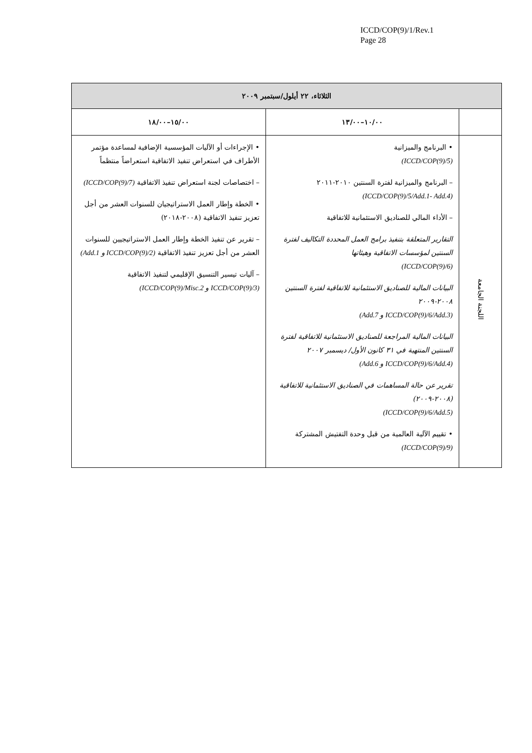ICCD/COP(9)/1/Rev.1
Page 28
| الثلاثاء، ٢٢ أيلول/سبتمبر ٢٠٠٩ | | |
| --- | --- | --- |
| | ١٠/٠٠–١٣/٠٠ | ١٥/٠٠–١٨/٠٠ |
| اللجنة الجامعة | • البرنامج والميزانية (ICCD/COP(9)/5) – البرنامج والميزانية لفترة السنتين ٢٠١٠-٢٠١١ (ICCD/COP(9)/5/Add.1- Add.4) – الأداء المالي للصناديق الاستئمانية للاتفاقية التقارير المتعلقة بتنفيذ برامج العمل المحددة التكاليف لفترة السنتين لمؤسسات الاتفاقية وهيئاتها (ICCD/COP(9)/6) البيانات المالية للصناديق الاستئمانية للاتفاقية لفترة السنتين ٢٠٠٨-٢٠٠٩ (ICCD/COP(9)/6/Add.3 و Add.7) البيانات المالية المراجعة للصناديق الاستئمانية للاتفاقية لفترة السنتين المنتهية في ٣١ كانون الأول/ ديسمبر ٢٠٠٧ (ICCD/COP(9)/6/Add.4 و Add.6) تقرير عن حالة المساهمات في الصناديق الاستئمانية للاتفاقية (٢٠٠٨-٢٠٠٩) (ICCD/COP(9)/6/Add.5) • تقييم الآلية العالمية من قبل وحدة التفتيش المشتركة (ICCD/COP(9)/9) | • الإجراءات أو الآليات المؤسسية الإضافية لمساعدة مؤتمر الأطراف في استعراض تنفيذ الاتفاقية استعراضاً منتظماً – اختصاصات لجنة استعراض تنفيذ الاتفاقية (ICCD/COP(9)/7) • الخطة وإطار العمل الاستراتيجيان للسنوات العشر من أجل تعزيز تنفيذ الاتفاقية (٢٠٠٨-٢٠١٨) – تقرير عن تنفيذ الخطة وإطار العمل الاستراتيجيين للسنوات العشر من أجل تعزيز تنفيذ الاتفاقية (ICCD/COP(9)/2 و Add.1) – آليات تيسير التنسيق الإقليمي لتنفيذ الاتفاقية (ICCD/COP(9)/3 و ICCD/COP(9)/Misc.2) |